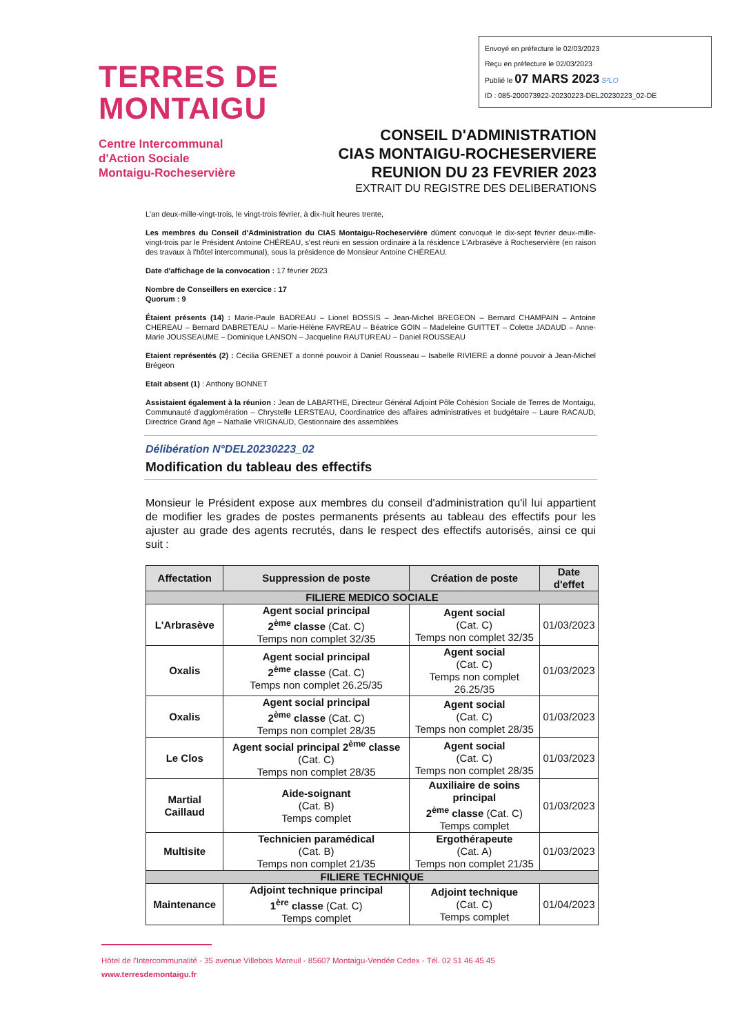Envoyé en préfecture le 02/03/2023
Reçu en préfecture le 02/03/2023
Publié le 07 MARS 2023 S²LO
ID : 085-200073922-20230223-DEL20230223_02-DE
TERRES DE
MONTAIGU
Centre Intercommunal
d'Action Sociale
Montaigu-Rocheservière
CONSEIL D'ADMINISTRATION
CIAS MONTAIGU-ROCHESERVIERE
REUNION DU 23 FEVRIER 2023
EXTRAIT DU REGISTRE DES DELIBERATIONS
L'an deux-mille-vingt-trois, le vingt-trois février, à dix-huit heures trente,
Les membres du Conseil d'Administration du CIAS Montaigu-Rocheservière dûment convoqué le dix-sept février deux-mille-vingt-trois par le Président Antoine CHÉREAU, s'est réuni en session ordinaire à la résidence L'Arbrasève à Rocheservière (en raison des travaux à l'hôtel intercommunal), sous la présidence de Monsieur Antoine CHÉREAU.
Date d'affichage de la convocation : 17 février 2023
Nombre de Conseillers en exercice : 17
Quorum : 9
Étaient présents (14) : Marie-Paule BADREAU – Lionel BOSSIS – Jean-Michel BREGEON – Bernard CHAMPAIN – Antoine CHEREAU – Bernard DABRETEAU – Marie-Hélène FAVREAU – Béatrice GOIN – Madeleine GUITTET – Colette JADAUD – Anne-Marie JOUSSEAUME – Dominique LANSON – Jacqueline RAUTUREAU – Daniel ROUSSEAU
Etaient représentés (2) : Cécilia GRENET a donné pouvoir à Daniel Rousseau – Isabelle RIVIERE a donné pouvoir à Jean-Michel Brégeon
Etait absent (1) : Anthony BONNET
Assistaient également à la réunion : Jean de LABARTHE, Directeur Général Adjoint Pôle Cohésion Sociale de Terres de Montaigu, Communauté d'agglomération – Chrystelle LERSTEAU, Coordinatrice des affaires administratives et budgétaire – Laure RACAUD, Directrice Grand âge – Nathalie VRIGNAUD, Gestionnaire des assemblées
Délibération N°DEL20230223_02
Modification du tableau des effectifs
Monsieur le Président expose aux membres du conseil d'administration qu'il lui appartient de modifier les grades de postes permanents présents au tableau des effectifs pour les ajuster au grade des agents recrutés, dans le respect des effectifs autorisés, ainsi ce qui suit :
| Affectation | Suppression de poste | Création de poste | Date d'effet |
| --- | --- | --- | --- |
| FILIERE MEDICO SOCIALE | | | |
| L'Arbrasève | Agent social principal 2<sup>ème</sup> classe (Cat. C) Temps non complet 32/35 | Agent social (Cat. C) Temps non complet 32/35 | 01/03/2023 |
| Oxalis | Agent social principal 2<sup>ème</sup> classe (Cat. C) Temps non complet 26.25/35 | Agent social (Cat. C) Temps non complet 26.25/35 | 01/03/2023 |
| Oxalis | Agent social principal 2<sup>ème</sup> classe (Cat. C) Temps non complet 28/35 | Agent social (Cat. C) Temps non complet 28/35 | 01/03/2023 |
| Le Clos | Agent social principal 2<sup>ème</sup> classe (Cat. C) Temps non complet 28/35 | Agent social (Cat. C) Temps non complet 28/35 | 01/03/2023 |
| Martial Caillaud | Aide-soignant (Cat. B) Temps complet | Auxiliaire de soins principal 2<sup>ème</sup> classe (Cat. C) Temps complet | 01/03/2023 |
| Multisite | Technicien paramédical (Cat. B) Temps non complet 21/35 | Ergothérapeute (Cat. A) Temps non complet 21/35 | 01/03/2023 |
| FILIERE TECHNIQUE | | | |
| Maintenance | Adjoint technique principal 1<sup>ère</sup> classe (Cat. C) Temps complet | Adjoint technique (Cat. C) Temps complet | 01/04/2023 |
Hôtel de l'Intercommunalité - 35 avenue Villebois Mareuil - 85607 Montaigu-Vendée Cedex - Tél. 02 51 46 45 45
www.terresdemontaigu.fr